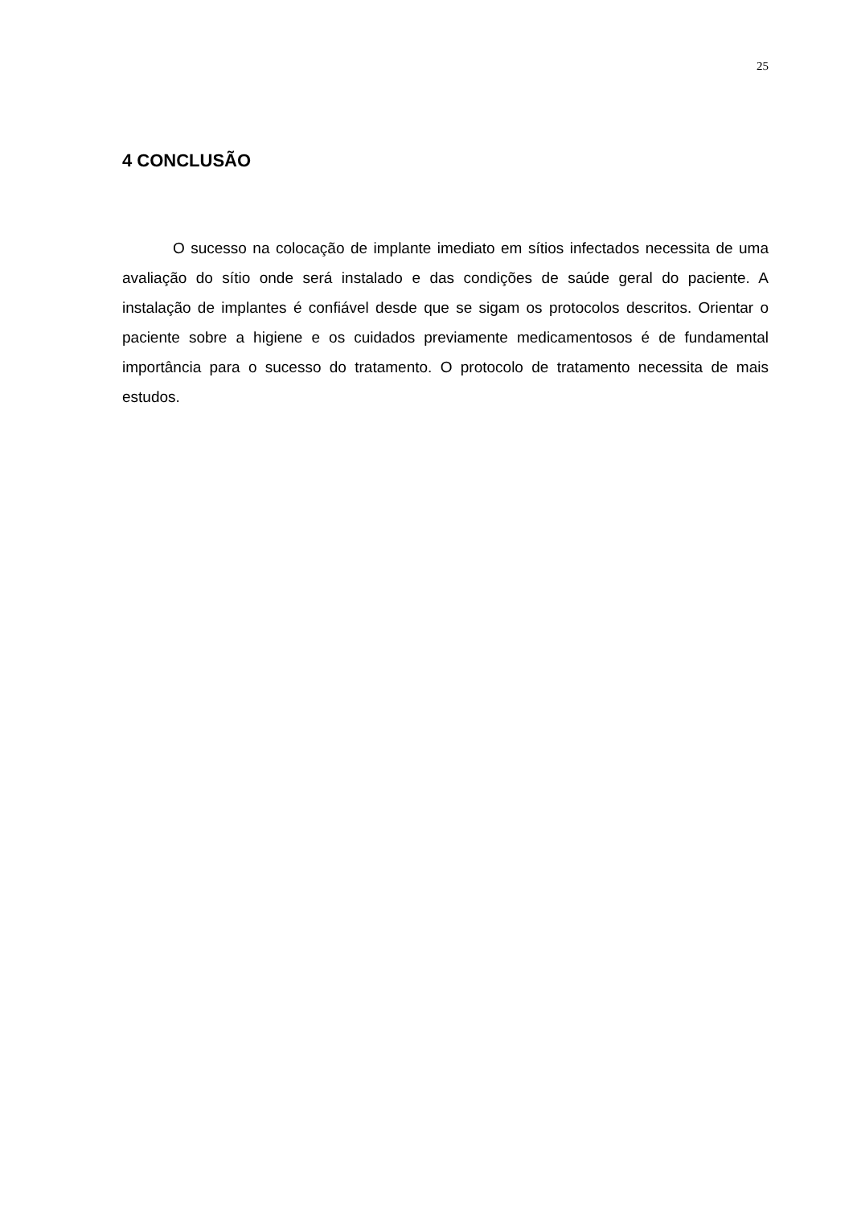25
4 CONCLUSÃO
O sucesso na colocação de implante imediato em sítios infectados necessita de uma avaliação do sítio onde será instalado e das condições de saúde geral do paciente. A instalação de implantes é confiável desde que se sigam os protocolos descritos. Orientar o paciente sobre a higiene e os cuidados previamente medicamentosos é de fundamental importância para o sucesso do tratamento. O protocolo de tratamento necessita de mais estudos.